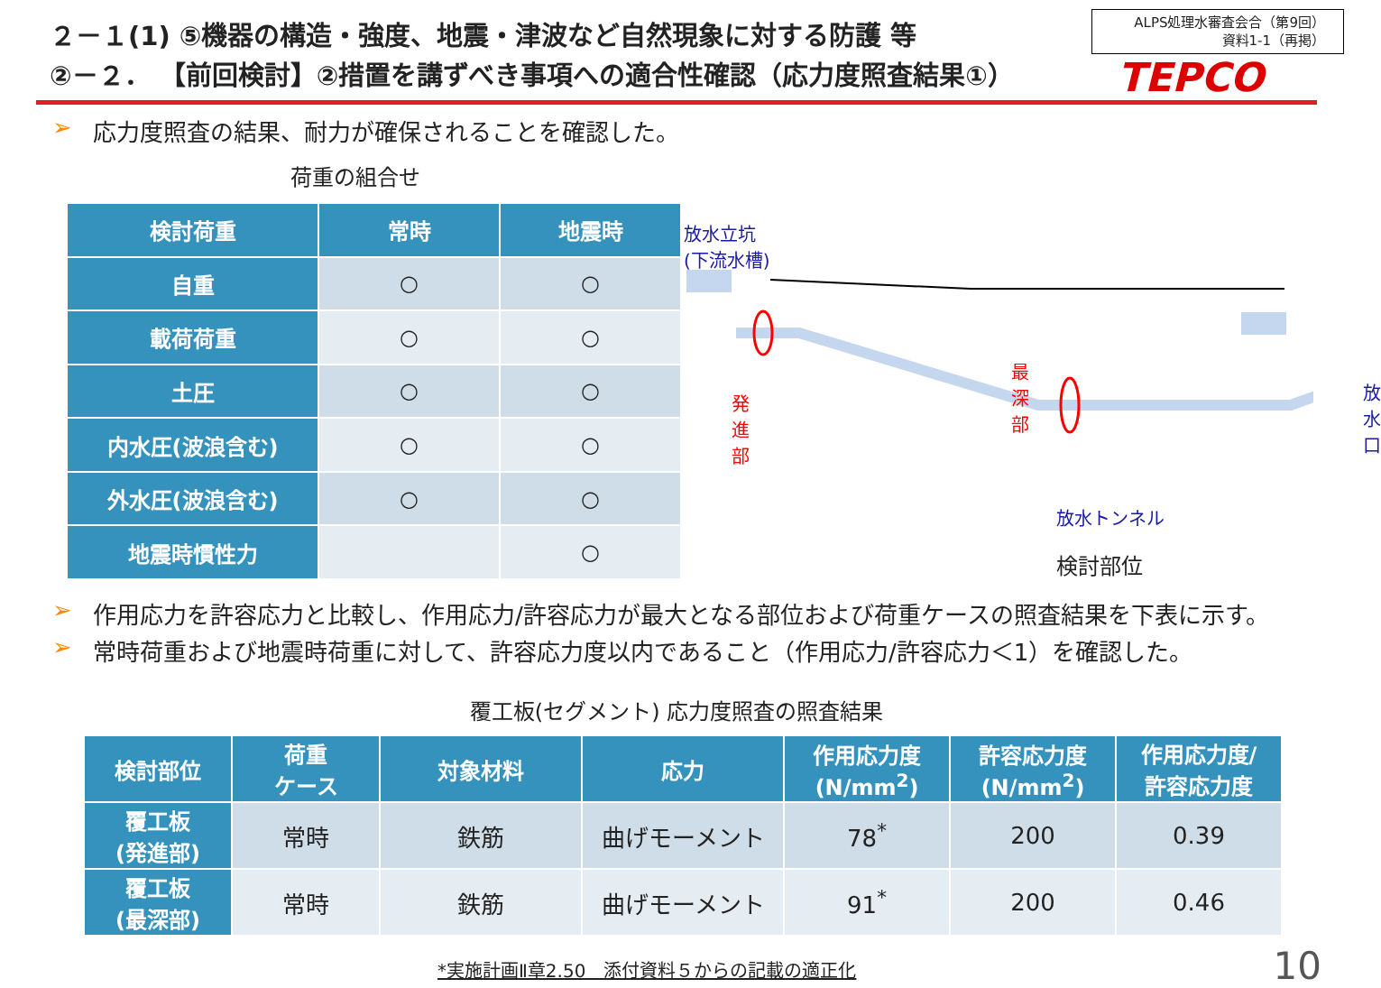２－１(1) ⑤機器の構造・強度、地震・津波など自然現象に対する防護 等
②－２． 【前回検討】②措置を講ずべき事項への適合性確認（応力度照査結果①）
ALPS処理水審査会合（第9回）
資料1-1（再掲）
TEPCO
➢ 応力度照査の結果、耐力が確保されることを確認した。
荷重の組合せ
| 検討荷重 | 常時 | 地震時 |
| --- | --- | --- |
| 自重 | ○ | ○ |
| 載荷荷重 | ○ | ○ |
| 土圧 | ○ | ○ |
| 内水圧(波浪含む) | ○ | ○ |
| 外水圧(波浪含む) | ○ | ○ |
| 地震時慣性力 | | ○ |
放水立坑
(下流水槽)
発進部 最深部 放水口
放水トンネル
検討部位
➢ 作用応力を許容応力と比較し、作用応力/許容応力が最大となる部位および荷重ケースの照査結果を下表に示す。
➢ 常時荷重および地震時荷重に対して、許容応力度以内であること（作用応力/許容応力＜1）を確認した。
覆工板(セグメント) 応力度照査の照査結果
| 検討部位 | 荷重 ケース | 対象材料 | 応力 | 作用応力度 (N/mm<sup>2</sup>) | 許容応力度 (N/mm<sup>2</sup>) | 作用応力度/ 許容応力度 |
| --- | --- | --- | --- | --- | --- | --- |
| 覆工板 (発進部) | 常時 | 鉄筋 | 曲げモーメント | 78<sup>*</sup> | 200 | 0.39 |
| 覆工板 (最深部) | 常時 | 鉄筋 | 曲げモーメント | 91<sup>*</sup> | 200 | 0.46 |
*実施計画Ⅱ章2.50　添付資料５からの記載の適正化 10